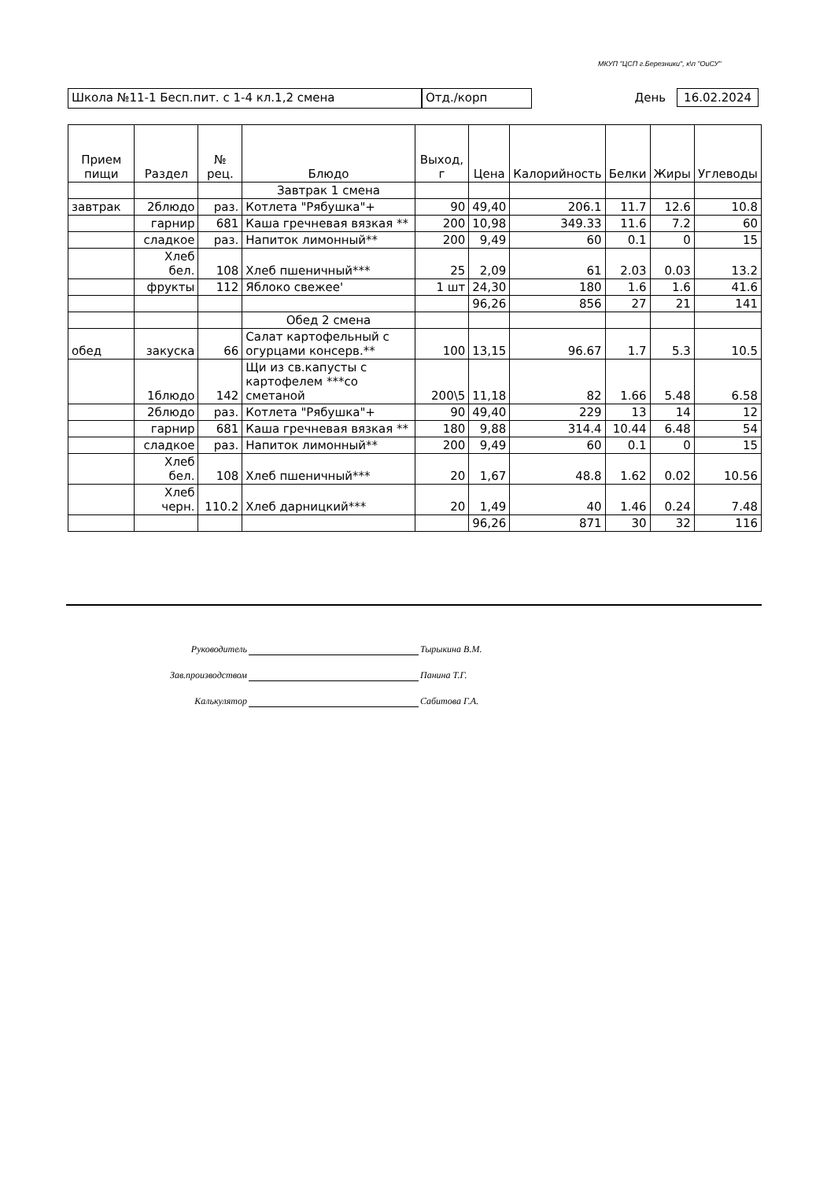МКУП "ЦСП г.Березники", к\п "ОиСУ"
Школа №11-1 Бесп.пит. с 1-4 кл.1,2 смена Отд./корп День 16.02.2024
| Прием пищи | Раздел | № рец. | Блюдо | Выход, г | Цена | Калорийность | Белки | Жиры | Углеводы |
| --- | --- | --- | --- | --- | --- | --- | --- | --- | --- |
| | | | Завтрак 1 смена | | | | | | |
| завтрак | 2блюдо | раз. | Котлета "Рябушка"+ | 90 | 49,40 | 206.1 | 11.7 | 12.6 | 10.8 |
| | гарнир | 681 | Каша гречневая вязкая ** | 200 | 10,98 | 349.33 | 11.6 | 7.2 | 60 |
| | сладкое | раз. | Напиток лимонный** | 200 | 9,49 | 60 | 0.1 | 0 | 15 |
| | Хлеб бел. | 108 | Хлеб пшеничный*** | 25 | 2,09 | 61 | 2.03 | 0.03 | 13.2 |
| | фрукты | 112 | Яблоко свежее' | 1 шт | 24,30 | 180 | 1.6 | 1.6 | 41.6 |
| | | | | | 96,26 | 856 | 27 | 21 | 141 |
| | | | Обед 2 смена | | | | | | |
| обед | закуска | 66 | Салат картофельный с огурцами консерв.** | 100 | 13,15 | 96.67 | 1.7 | 5.3 | 10.5 |
| | 1блюдо | 142 | Щи из св.капусты с картофелем ***со сметаной | 200\5 | 11,18 | 82 | 1.66 | 5.48 | 6.58 |
| | 2блюдо | раз. | Котлета "Рябушка"+ | 90 | 49,40 | 229 | 13 | 14 | 12 |
| | гарнир | 681 | Каша гречневая вязкая ** | 180 | 9,88 | 314.4 | 10.44 | 6.48 | 54 |
| | сладкое | раз. | Напиток лимонный** | 200 | 9,49 | 60 | 0.1 | 0 | 15 |
| | Хлеб бел. | 108 | Хлеб пшеничный*** | 20 | 1,67 | 48.8 | 1.62 | 0.02 | 10.56 |
| | Хлеб черн. | 110.2 | Хлеб дарницкий*** | 20 | 1,49 | 40 | 1.46 | 0.24 | 7.48 |
| | | | | | 96,26 | 871 | 30 | 32 | 116 |
Руководитель Тырыкина В.М.
Зав.производством Панина Т.Г.
Калькулятор Сабитова Г.А.